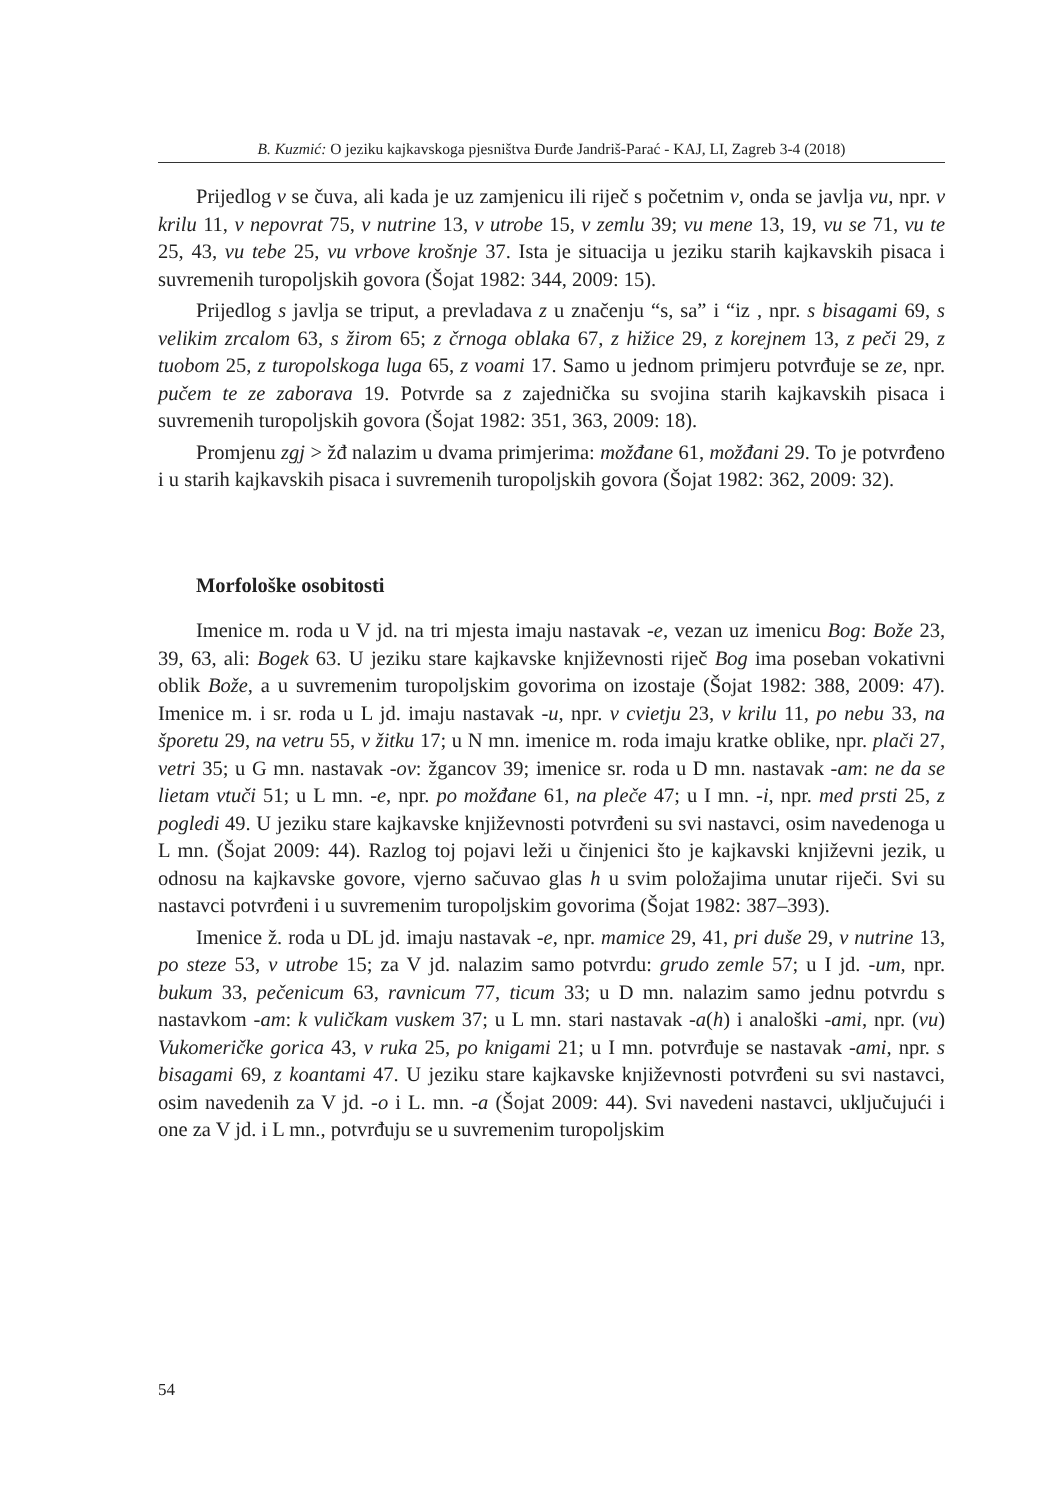B. Kuzmić: O jeziku kajkavskoga pjesništva Đurđe Jandriš-Parać - KAJ, LI, Zagreb 3-4 (2018)
Prijedlog v se čuva, ali kada je uz zamjenicu ili riječ s početnim v, onda se javlja vu, npr. v krilu 11, v nepovrat 75, v nutrine 13, v utrobe 15, v zemlu 39; vu mene 13, 19, vu se 71, vu te 25, 43, vu tebe 25, vu vrbove krošnje 37. Ista je situacija u jeziku starih kajkavskih pisaca i suvremenih turopoljskih govora (Šojat 1982: 344, 2009: 15).
Prijedlog s javlja se triput, a prevladava z u značenju “s, sa” i “iz , npr. s bisagami 69, s velikim zrcalom 63, s žirom 65; z črnoga oblaka 67, z hižice 29, z korejnem 13, z peči 29, z tuobom 25, z turopolskoga luga 65, z voami 17. Samo u jednom primjeru potvrđuje se ze, npr. pučem te ze zaborava 19. Potvrde sa z zajednička su svojina starih kajkavskih pisaca i suvremenih turopoljskih govora (Šojat 1982: 351, 363, 2009: 18).
Promjenu zgj > žđ nalazim u dvama primjerima: možđane 61, možđani 29. To je potvrđeno i u starih kajkavskih pisaca i suvremenih turopoljskih govora (Šojat 1982: 362, 2009: 32).
Morfološke osobitosti
Imenice m. roda u V jd. na tri mjesta imaju nastavak -e, vezan uz imenicu Bog: Bože 23, 39, 63, ali: Bogek 63. U jeziku stare kajkavske književnosti riječ Bog ima poseban vokativni oblik Bože, a u suvremenim turopoljskim govorima on izostaje (Šojat 1982: 388, 2009: 47). Imenice m. i sr. roda u L jd. imaju nastavak -u, npr. v cvietju 23, v krilu 11, po nebu 33, na šporetu 29, na vetru 55, v žitku 17; u N mn. imenice m. roda imaju kratke oblike, npr. plači 27, vetri 35; u G mn. nastavak -ov: žgancov 39; imenice sr. roda u D mn. nastavak -am: ne da se lietam vtuči 51; u L mn. -e, npr. po možđane 61, na pleče 47; u I mn. -i, npr. med prsti 25, z pogledi 49. U jeziku stare kajkavske književnosti potvrđeni su svi nastavci, osim navedenoga u L mn. (Šojat 2009: 44). Razlog toj pojavi leži u činjenici što je kajkavski književni jezik, u odnosu na kajkavske govore, vjerno sačuvao glas h u svim položajima unutar riječi. Svi su nastavci potvrđeni i u suvremenim turopoljskim govorima (Šojat 1982: 387–393).
Imenice ž. roda u DL jd. imaju nastavak -e, npr. mamice 29, 41, pri duše 29, v nutrine 13, po steze 53, v utrobe 15; za V jd. nalazim samo potvrdu: grudo zemle 57; u I jd. -um, npr. bukum 33, pečenicum 63, ravnicum 77, ticum 33; u D mn. nalazim samo jednu potvrdu s nastavkom -am: k vuličkam vuskem 37; u L mn. stari nastavak -a(h) i analoški -ami, npr. (vu) Vukomeričke gorica 43, v ruka 25, po knigami 21; u I mn. potvrđuje se nastavak -ami, npr. s bisagami 69, z koantami 47. U jeziku stare kajkavske književnosti potvrđeni su svi nastavci, osim navedenih za V jd. -o i L. mn. -a (Šojat 2009: 44). Svi navedeni nastavci, uključujući i one za V jd. i L mn., potvrđuju se u suvremenim turopoljskim
54